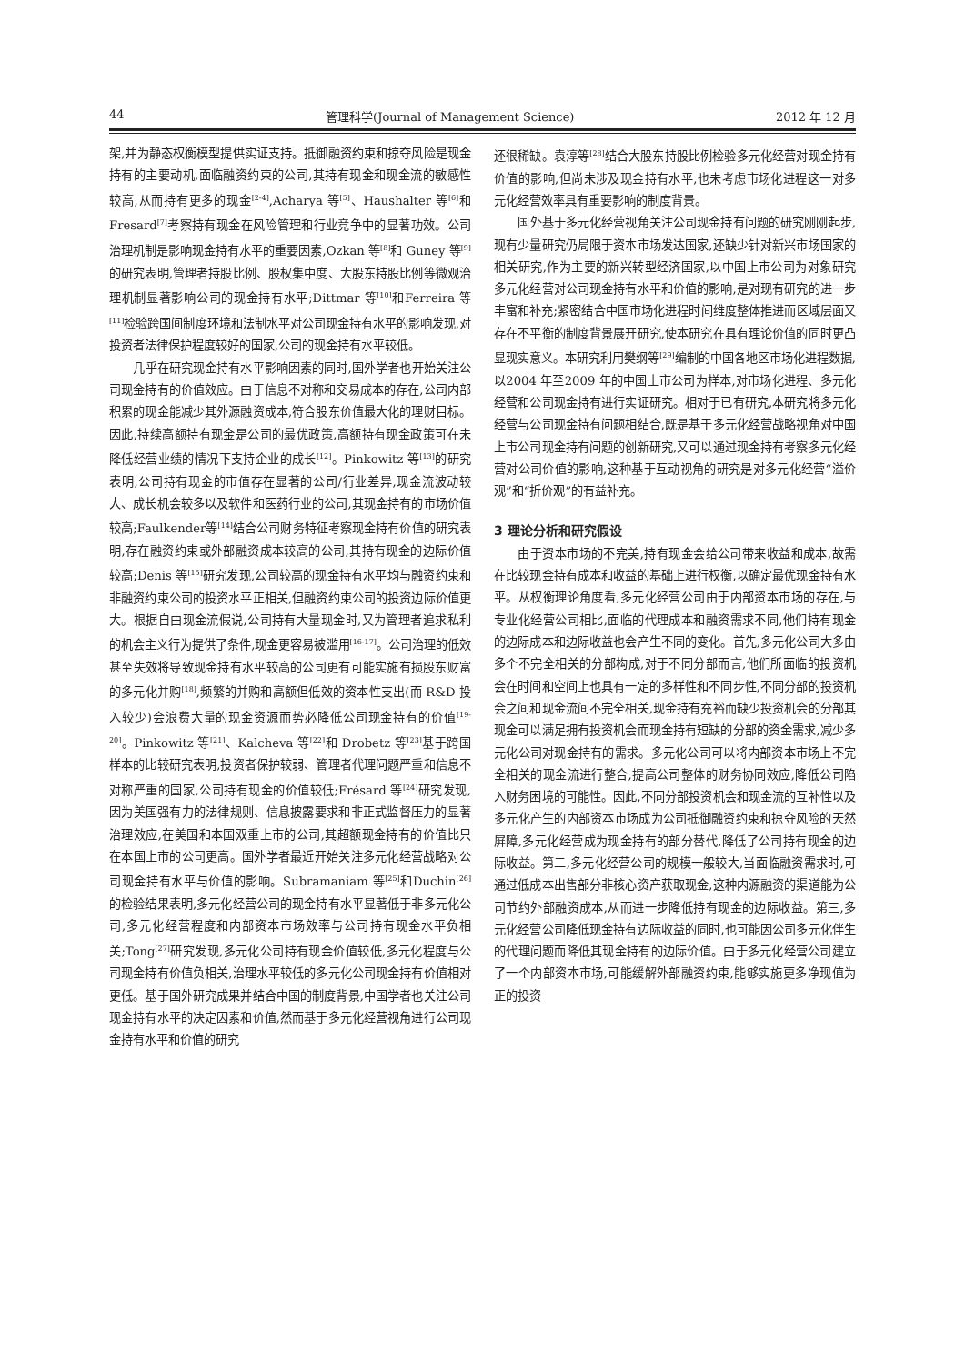44 管理科学(Journal of Management Science) 2012 年 12 月
架,并为静态权衡模型提供实证支持。抵御融资约束和掠夺风险是现金持有的主要动机,面临融资约束的公司,其持有现金和现金流的敏感性较高,从而持有更多的现金<sup>[2-4]</sup>,Acharya 等<sup>[5]</sup>、Haushalter 等<sup>[6]</sup>和Fresard<sup>[7]</sup>考察持有现金在风险管理和行业竞争中的显著功效。公司治理机制是影响现金持有水平的重要因素,Ozkan 等<sup>[8]</sup>和 Guney 等<sup>[9]</sup>的研究表明,管理者持股比例、股权集中度、大股东持股比例等微观治理机制显著影响公司的现金持有水平;Dittmar 等<sup>[10]</sup>和Ferreira 等<sup>[11]</sup>检验跨国间制度环境和法制水平对公司现金持有水平的影响发现,对投资者法律保护程度较好的国家,公司的现金持有水平较低。
几乎在研究现金持有水平影响因素的同时,国外学者也开始关注公司现金持有的价值效应。由于信息不对称和交易成本的存在,公司内部积累的现金能减少其外源融资成本,符合股东价值最大化的理财目标。因此,持续高额持有现金是公司的最优政策,高额持有现金政策可在未降低经营业绩的情况下支持企业的成长<sup>[12]</sup>。Pinkowitz 等<sup>[13]</sup>的研究表明,公司持有现金的市值存在显著的公司/行业差异,现金流波动较大、成长机会较多以及软件和医药行业的公司,其现金持有的市场价值较高;Faulkender等<sup>[14]</sup>结合公司财务特征考察现金持有价值的研究表明,存在融资约束或外部融资成本较高的公司,其持有现金的边际价值较高;Denis 等<sup>[15]</sup>研究发现,公司较高的现金持有水平均与融资约束和非融资约束公司的投资水平正相关,但融资约束公司的投资边际价值更大。根据自由现金流假说,公司持有大量现金时,又为管理者追求私利的机会主义行为提供了条件,现金更容易被滥用<sup>[16-17]</sup>。公司治理的低效甚至失效将导致现金持有水平较高的公司更有可能实施有损股东财富的多元化并购<sup>[18]</sup>,频繁的并购和高额但低效的资本性支出(而 R&D 投入较少)会浪费大量的现金资源而势必降低公司现金持有的价值<sup>[19-20]</sup>。Pinkowitz 等<sup>[21]</sup>、Kalcheva 等<sup>[22]</sup>和 Drobetz 等<sup>[23]</sup>基于跨国样本的比较研究表明,投资者保护较弱、管理者代理问题严重和信息不对称严重的国家,公司持有现金的价值较低;Frésard 等<sup>[24]</sup>研究发现,因为美国强有力的法律规则、信息披露要求和非正式监督压力的显著治理效应,在美国和本国双重上市的公司,其超额现金持有的价值比只在本国上市的公司更高。国外学者最近开始关注多元化经营战略对公司现金持有水平与价值的影响。Subramaniam 等<sup>[25]</sup>和Duchin<sup>[26]</sup>的检验结果表明,多元化经营公司的现金持有水平显著低于非多元化公司,多元化经营程度和内部资本市场效率与公司持有现金水平负相关;Tong<sup>[27]</sup>研究发现,多元化公司持有现金价值较低,多元化程度与公司现金持有价值负相关,治理水平较低的多元化公司现金持有价值相对更低。基于国外研究成果并结合中国的制度背景,中国学者也关注公司现金持有水平的决定因素和价值,然而基于多元化经营视角进行公司现金持有水平和价值的研究
还很稀缺。袁淳等<sup>[28]</sup>结合大股东持股比例检验多元化经营对现金持有价值的影响,但尚未涉及现金持有水平,也未考虑市场化进程这一对多元化经营效率具有重要影响的制度背景。
国外基于多元化经营视角关注公司现金持有问题的研究刚刚起步,现有少量研究仍局限于资本市场发达国家,还缺少针对新兴市场国家的相关研究,作为主要的新兴转型经济国家,以中国上市公司为对象研究多元化经营对公司现金持有水平和价值的影响,是对现有研究的进一步丰富和补充;紧密结合中国市场化进程时间维度整体推进而区域层面又存在不平衡的制度背景展开研究,使本研究在具有理论价值的同时更凸显现实意义。本研究利用樊纲等<sup>[29]</sup>编制的中国各地区市场化进程数据,以2004 年至2009 年的中国上市公司为样本,对市场化进程、多元化经营和公司现金持有进行实证研究。相对于已有研究,本研究将多元化经营与公司现金持有问题相结合,既是基于多元化经营战略视角对中国上市公司现金持有问题的创新研究,又可以通过现金持有考察多元化经营对公司价值的影响,这种基于互动视角的研究是对多元化经营“溢价观”和“折价观”的有益补充。
3 理论分析和研究假设
由于资本市场的不完美,持有现金会给公司带来收益和成本,故需在比较现金持有成本和收益的基础上进行权衡,以确定最优现金持有水平。从权衡理论角度看,多元化经营公司由于内部资本市场的存在,与专业化经营公司相比,面临的代理成本和融资需求不同,他们持有现金的边际成本和边际收益也会产生不同的变化。首先,多元化公司大多由多个不完全相关的分部构成,对于不同分部而言,他们所面临的投资机会在时间和空间上也具有一定的多样性和不同步性,不同分部的投资机会之间和现金流间不完全相关,现金持有充裕而缺少投资机会的分部其现金可以满足拥有投资机会而现金持有短缺的分部的资金需求,减少多元化公司对现金持有的需求。多元化公司可以将内部资本市场上不完全相关的现金流进行整合,提高公司整体的财务协同效应,降低公司陷入财务困境的可能性。因此,不同分部投资机会和现金流的互补性以及多元化产生的内部资本市场成为公司抵御融资约束和掠夺风险的天然屏障,多元化经营成为现金持有的部分替代,降低了公司持有现金的边际收益。第二,多元化经营公司的规模一般较大,当面临融资需求时,可通过低成本出售部分非核心资产获取现金,这种内源融资的渠道能为公司节约外部融资成本,从而进一步降低持有现金的边际收益。第三,多元化经营公司降低现金持有边际收益的同时,也可能因公司多元化伴生的代理问题而降低其现金持有的边际价值。由于多元化经营公司建立了一个内部资本市场,可能缓解外部融资约束,能够实施更多净现值为正的投资